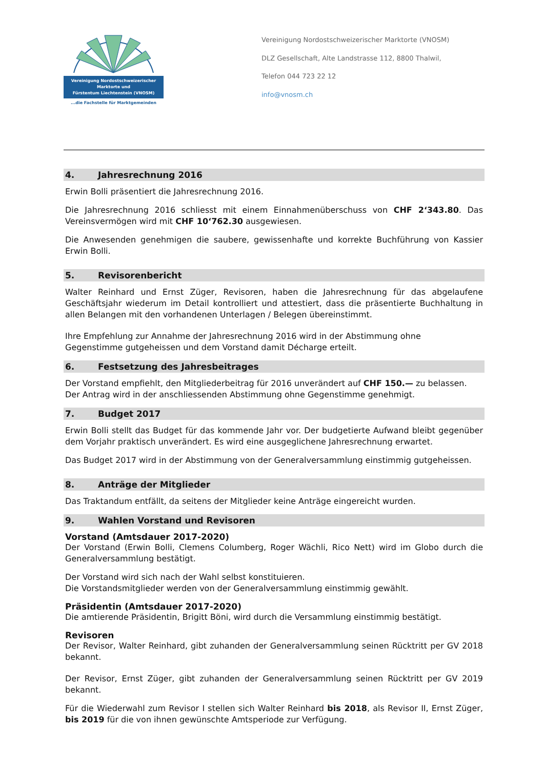Vereinigung Nordostschweizerischer
Marktorte und
Fürstentum Liechtenstein (VNOSM)
...die Fachstelle für Marktgemeinden
Vereinigung Nordostschweizerischer Marktorte (VNOSM)
DLZ Gesellschaft, Alte Landstrasse 112, 8800 Thalwil,
Telefon 044 723 22 12
info@vnosm.ch
4. Jahresrechnung 2016
Erwin Bolli präsentiert die Jahresrechnung 2016.
Die Jahresrechnung 2016 schliesst mit einem Einnahmenüberschuss von CHF 2‘343.80. Das Vereinsvermögen wird mit CHF 10‘762.30 ausgewiesen.
Die Anwesenden genehmigen die saubere, gewissenhafte und korrekte Buchführung von Kassier Erwin Bolli.
5. Revisorenbericht
Walter Reinhard und Ernst Züger, Revisoren, haben die Jahresrechnung für das abgelaufene Geschäftsjahr wiederum im Detail kontrolliert und attestiert, dass die präsentierte Buchhaltung in allen Belangen mit den vorhandenen Unterlagen / Belegen übereinstimmt.
Ihre Empfehlung zur Annahme der Jahresrechnung 2016 wird in der Abstimmung ohne
Gegenstimme gutgeheissen und dem Vorstand damit Décharge erteilt.
6. Festsetzung des Jahresbeitrages
Der Vorstand empfiehlt, den Mitgliederbeitrag für 2016 unverändert auf CHF 150.— zu belassen.
Der Antrag wird in der anschliessenden Abstimmung ohne Gegenstimme genehmigt.
7. Budget 2017
Erwin Bolli stellt das Budget für das kommende Jahr vor. Der budgetierte Aufwand bleibt gegenüber dem Vorjahr praktisch unverändert. Es wird eine ausgeglichene Jahresrechnung erwartet.
Das Budget 2017 wird in der Abstimmung von der Generalversammlung einstimmig gutgeheissen.
8. Anträge der Mitglieder
Das Traktandum entfällt, da seitens der Mitglieder keine Anträge eingereicht wurden.
9. Wahlen Vorstand und Revisoren
Vorstand (Amtsdauer 2017-2020)
Der Vorstand (Erwin Bolli, Clemens Columberg, Roger Wächli, Rico Nett) wird im Globo durch die Generalversammlung bestätigt.
Der Vorstand wird sich nach der Wahl selbst konstituieren.
Die Vorstandsmitglieder werden von der Generalversammlung einstimmig gewählt.
Präsidentin (Amtsdauer 2017-2020)
Die amtierende Präsidentin, Brigitt Böni, wird durch die Versammlung einstimmig bestätigt.
Revisoren
Der Revisor, Walter Reinhard, gibt zuhanden der Generalversammlung seinen Rücktritt per GV 2018 bekannt.
Der Revisor, Ernst Züger, gibt zuhanden der Generalversammlung seinen Rücktritt per GV 2019 bekannt.
Für die Wiederwahl zum Revisor I stellen sich Walter Reinhard bis 2018, als Revisor II, Ernst Züger, bis 2019 für die von ihnen gewünschte Amtsperiode zur Verfügung.